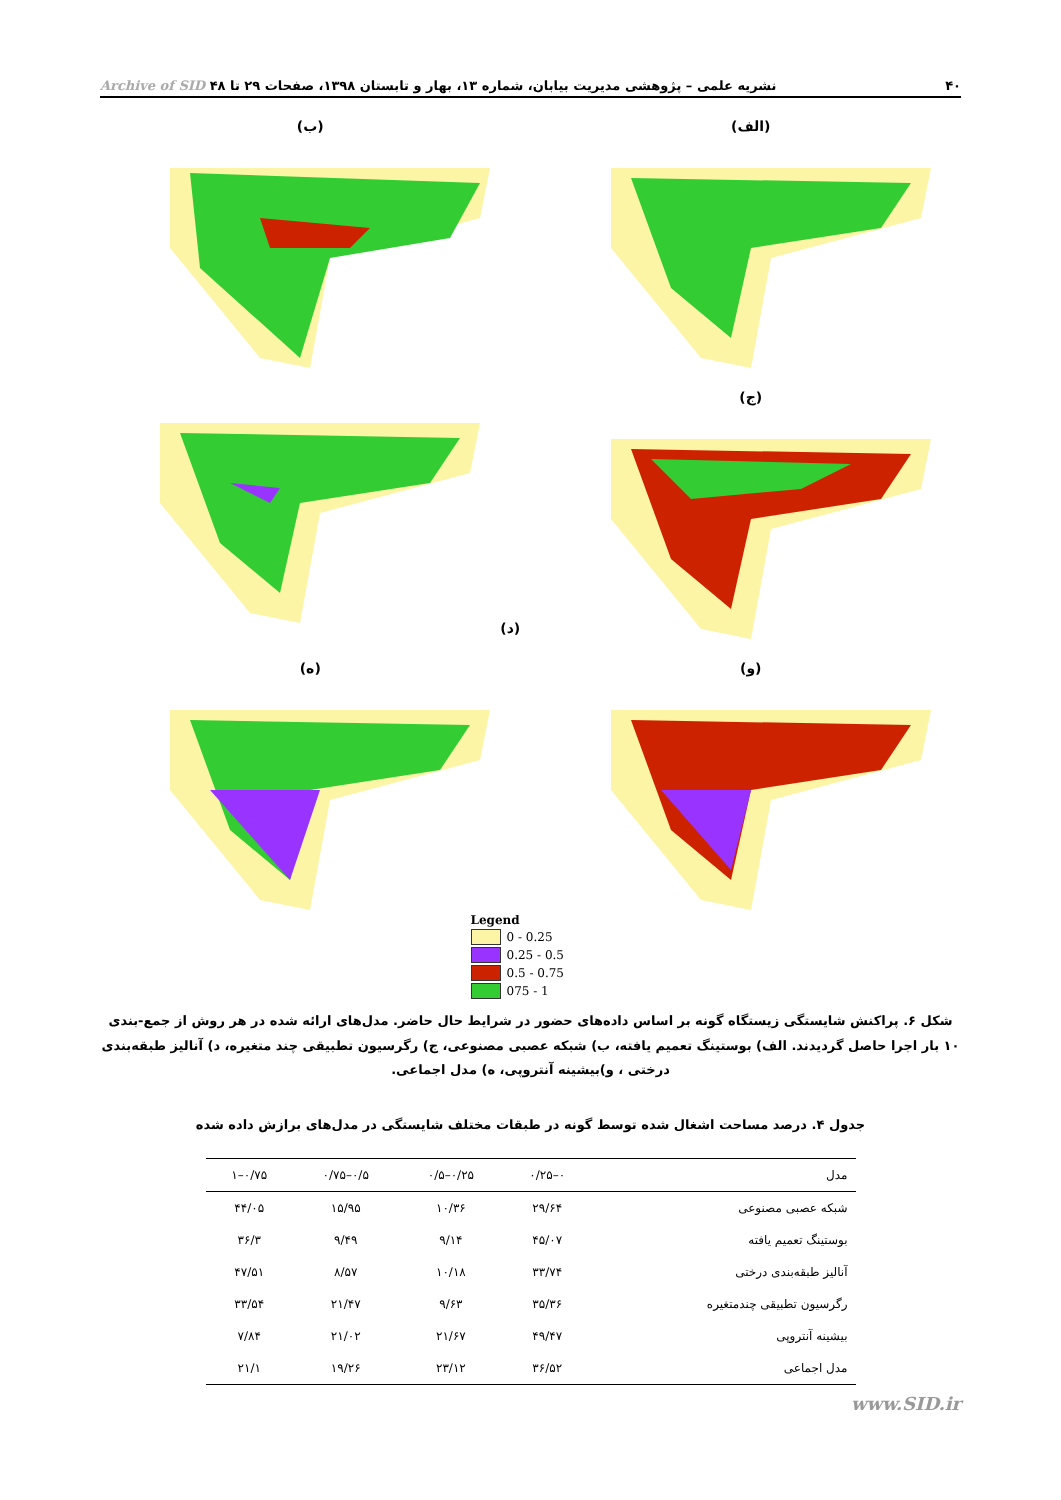۴۰ نشریه علمی – پژوهشی مدیریت بیابان، شماره ۱۳، بهار و تابستان ۱۳۹۸، صفحات ۲۹ تا ۴۸ Archive of SID
(الف)
(ب)
(ج)
(د)
(و)
(ه)
Legend
0 - 0.25
0.25 - 0.5
0.5 - 0.75
075 - 1
شکل ۶. پراکنش شایستگی زیستگاه گونه بر اساس داده‌های حضور در شرایط حال حاضر. مدل‌های ارائه شده در هر روش از جمع-بندی ۱۰ بار اجرا حاصل گردیدند. الف) بوستینگ تعمیم یافته، ب) شبکه عصبی مصنوعی، ج) رگرسیون تطبیقی چند متغیره، د) آنالیز طبقه‌بندی درختی ، و)بیشینه آنتروپی، ه) مدل اجماعی.
جدول ۴. درصد مساحت اشغال شده توسط گونه در طبقات مختلف شایستگی در مدل‌های برازش داده شده
| مدل | ۰–۰/۲۵ | ۰/۲۵–۰/۵ | ۰/۵–۰/۷۵ | ۰/۷۵–۱ |
| --- | --- | --- | --- | --- |
| شبکه عصبی مصنوعی | ۲۹/۶۴ | ۱۰/۳۶ | ۱۵/۹۵ | ۴۴/۰۵ |
| بوستینگ تعمیم یافته | ۴۵/۰۷ | ۹/۱۴ | ۹/۴۹ | ۳۶/۳ |
| آنالیز طبقه‌بندی درختی | ۳۳/۷۴ | ۱۰/۱۸ | ۸/۵۷ | ۴۷/۵۱ |
| رگرسیون تطبیقی چندمتغیره | ۳۵/۳۶ | ۹/۶۳ | ۲۱/۴۷ | ۳۳/۵۴ |
| بیشینه آنتروپی | ۴۹/۴۷ | ۲۱/۶۷ | ۲۱/۰۲ | ۷/۸۴ |
| مدل اجماعی | ۳۶/۵۲ | ۲۳/۱۲ | ۱۹/۲۶ | ۲۱/۱ |
www.SID.ir